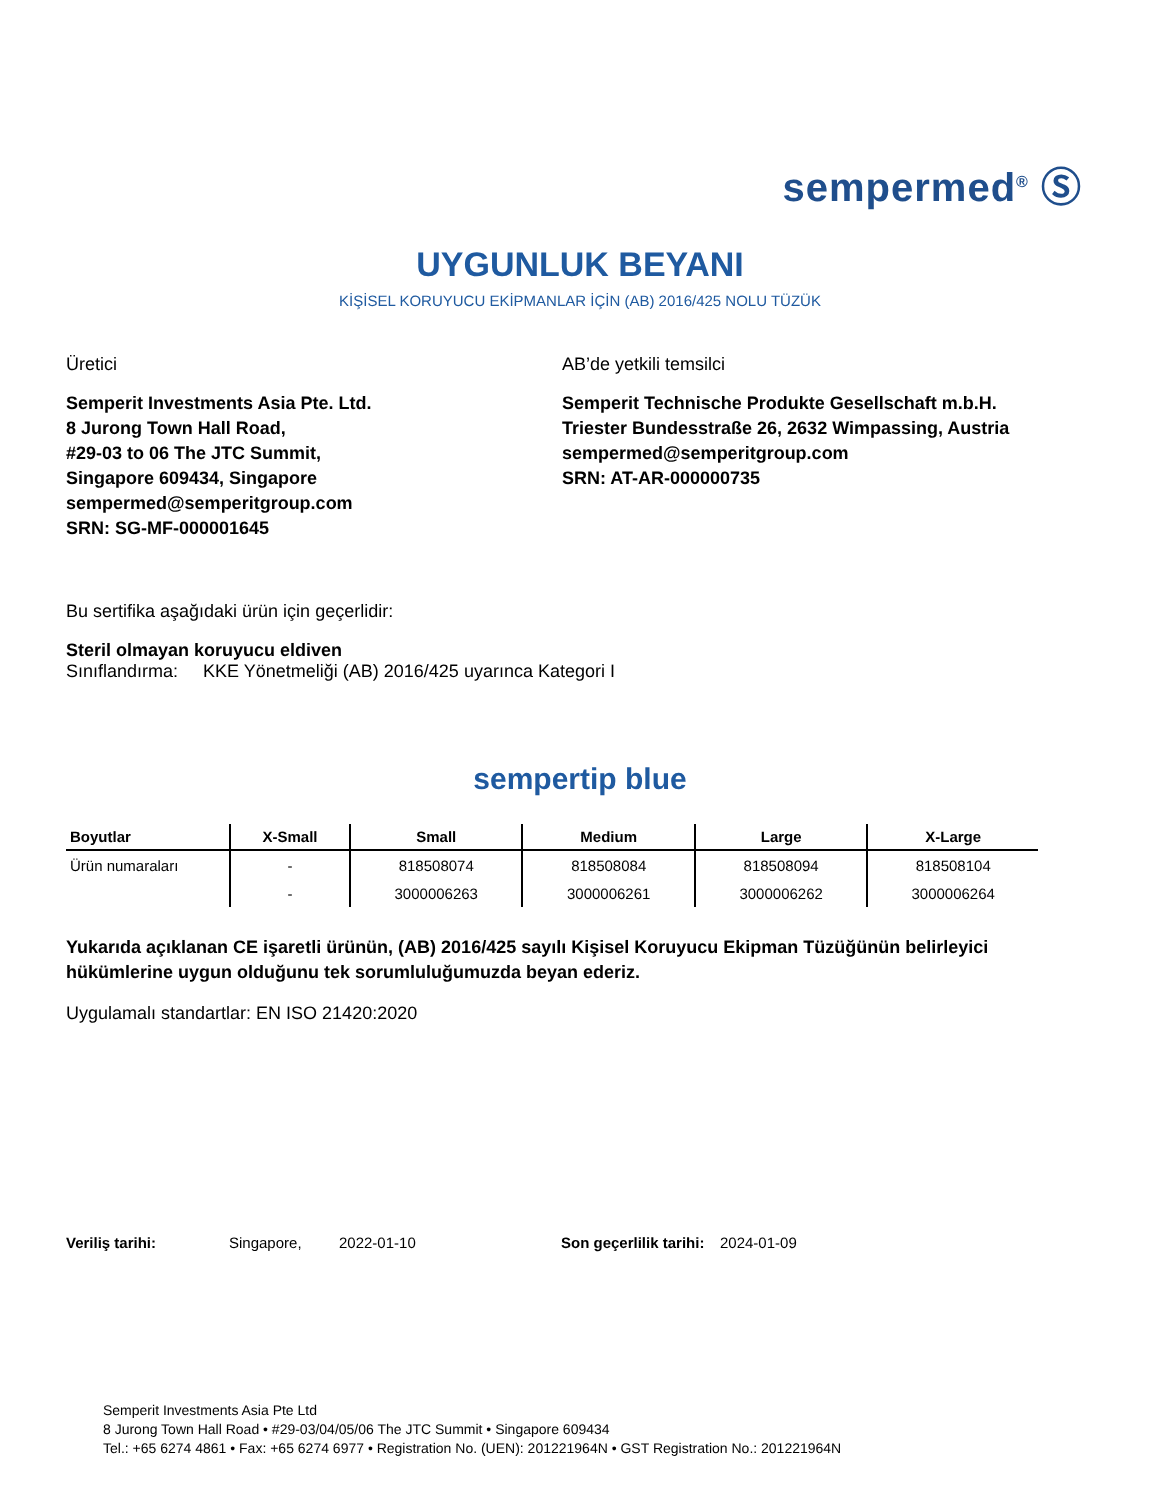sempermed<sup>®</sup> Ⓢ
UYGUNLUK BEYANI
KİŞİSEL KORUYUCU EKİPMANLAR İÇİN (AB) 2016/425 NOLU TÜZÜK
Üretici
Semperit Investments Asia Pte. Ltd.
8 Jurong Town Hall Road,
#29-03 to 06 The JTC Summit,
Singapore 609434, Singapore
sempermed@semperitgroup.com
SRN: SG-MF-000001645
AB’de yetkili temsilci
Semperit Technische Produkte Gesellschaft m.b.H.
Triester Bundesstraße 26, 2632 Wimpassing, Austria
sempermed@semperitgroup.com
SRN: AT-AR-000000735
Bu sertifika aşağıdaki ürün için geçerlidir:
Steril olmayan koruyucu eldiven
Sınıflandırma: KKE Yönetmeliği (AB) 2016/425 uyarınca Kategori I
sempertip blue
| Boyutlar | X-Small | Small | Medium | Large | X-Large |
| --- | --- | --- | --- | --- | --- |
| Ürün numaraları | - | 818508074 | 818508084 | 818508094 | 818508104 |
| | - | 3000006263 | 3000006261 | 3000006262 | 3000006264 |
Yukarıda açıklanan CE işaretli ürünün, (AB) 2016/425 sayılı Kişisel Koruyucu Ekipman Tüzüğünün belirleyici hükümlerine uygun olduğunu tek sorumluluğumuzda beyan ederiz.
Uygulamalı standartlar: EN ISO 21420:2020
Veriliş tarihi: Singapore, 2022-01-10 Son geçerlilik tarihi: 2024-01-09
Semperit Investments Asia Pte Ltd
8 Jurong Town Hall Road • #29-03/04/05/06 The JTC Summit • Singapore 609434
Tel.: +65 6274 4861 • Fax: +65 6274 6977 • Registration No. (UEN): 201221964N • GST Registration No.: 201221964N